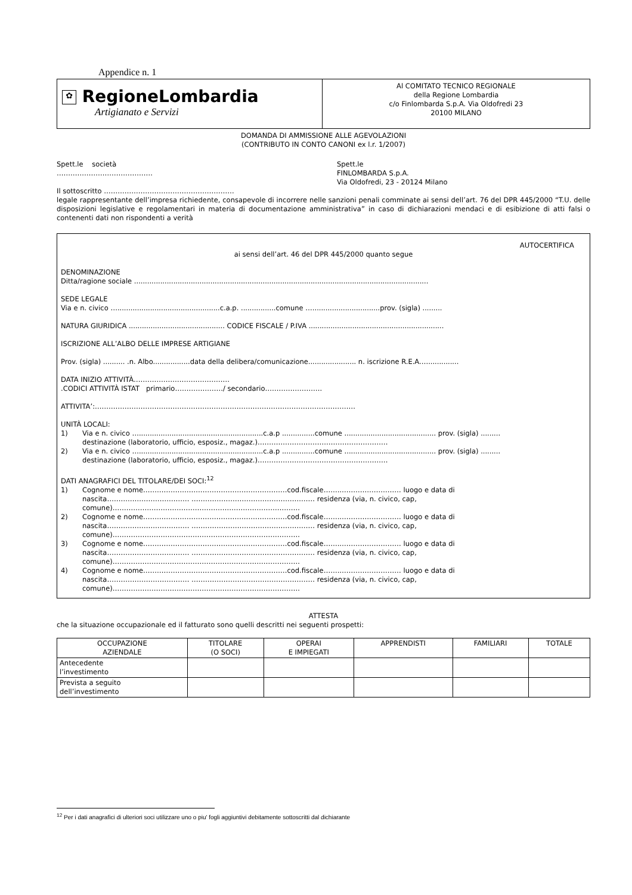Appendice n. 1
✿ RegioneLombardia
Artigianato e Servizi
Al COMITATO TECNICO REGIONALE
della Regione Lombardia
c/o Finlombarda S.p.A. Via Oldofredi 23
20100 MILANO
DOMANDA DI AMMISSIONE ALLE AGEVOLAZIONI
(CONTRIBUTO IN CONTO CANONI ex l.r. 1/2007)
Spett.le società
……………………………………
Spett.le
FINLOMBARDA S.p.A.
Via Oldofredi, 23 - 20124 Milano
Il sottoscritto …………………………………………………
legale rappresentante dell’impresa richiedente, consapevole di incorrere nelle sanzioni penali comminate ai sensi dell’art. 76 del DPR 445/2000 “T.U. delle disposizioni legislative e regolamentari in materia di documentazione amministrativa” in caso di dichiarazioni mendaci e di esibizione di atti falsi o contenenti dati non rispondenti a verità
AUTOCERTIFICA
ai sensi dell’art. 46 del DPR 445/2000 quanto segue
DENOMINAZIONE
Ditta/ragione sociale .......................................................................................................................................
SEDE LEGALE
Via e n. civico …...............................................c.a.p. ................comune …...............................prov. (sigla) .........
NATURA GIURIDICA ............................................ CODICE FISCALE / P.IVA ..............................................................
ISCRIZIONE ALL’ALBO DELLE IMPRESE ARTIGIANE
Prov. (sigla) .......... .n. Albo.................data della delibera/comunicazione...................... n. iscrizione R.E.A.…..............
DATA INIZIO ATTIVITÀ……………………………………
.CODICI ATTIVITÀ ISTAT primario…………………/ secondario…………………….
ATTIVITA’:……………………………………………………………………………………………………
UNITÀ LOCALI:
1)
Via e n. civico ….........................................................c.a.p ...............comune .......................................... prov. (sigla) .........
destinazione (laboratorio, ufficio, esposiz., magaz.)…………………………………………………
2)
Via e n. civico ….........................................................c.a.p ...............comune .......................................... prov. (sigla) .........
destinazione (laboratorio, ufficio, esposiz., magaz.)…………………………………………………
DATI ANAGRAFICI DEL TITOLARE/DEI SOCI:<sup>12</sup>
1)
Cognome e nome………………………………………………………cod.fiscale…….……………………… luogo e data di
nascita……………………………… ……………………………………………… residenza (via, n. civico, cap,
comune)……………………………………………………………………….
2)
Cognome e nome………………………………………………………cod.fiscale…….……………………… luogo e data di
nascita……………………………… ……………………………………………… residenza (via, n. civico, cap,
comune)……………………………………………………………………….
3)
Cognome e nome………………………………………………………cod.fiscale…….……………………… luogo e data di
nascita……………………………… ……………………………………………… residenza (via, n. civico, cap,
comune)……………………………………………………………………….
4)
Cognome e nome………………………………………………………cod.fiscale…….……………………… luogo e data di
nascita……………………………… ……………………………………………… residenza (via, n. civico, cap,
comune)……………………………………………………………………….
ATTESTA
che la situazione occupazionale ed il fatturato sono quelli descritti nei seguenti prospetti:
| OCCUPAZIONE AZIENDALE | TITOLARE (O SOCI) | OPERAI E IMPIEGATI | APPRENDISTI | FAMILIARI | TOTALE |
| --- | --- | --- | --- | --- | --- |
| Antecedente l’investimento | | | | | |
| Prevista a seguito dell’investimento | | | | | |
<sup>12</sup> Per i dati anagrafici di ulteriori soci utilizzare uno o piu' fogli aggiuntivi debitamente sottoscritti dal dichiarante